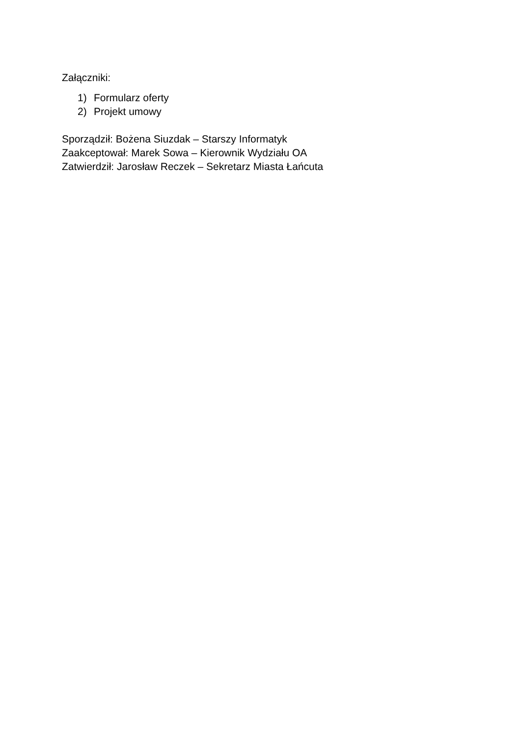Załączniki:
1) Formularz oferty
2) Projekt umowy
Sporządził: Bożena Siuzdak – Starszy Informatyk
Zaakceptował: Marek Sowa – Kierownik Wydziału OA
Zatwierdził: Jarosław Reczek – Sekretarz Miasta Łańcuta